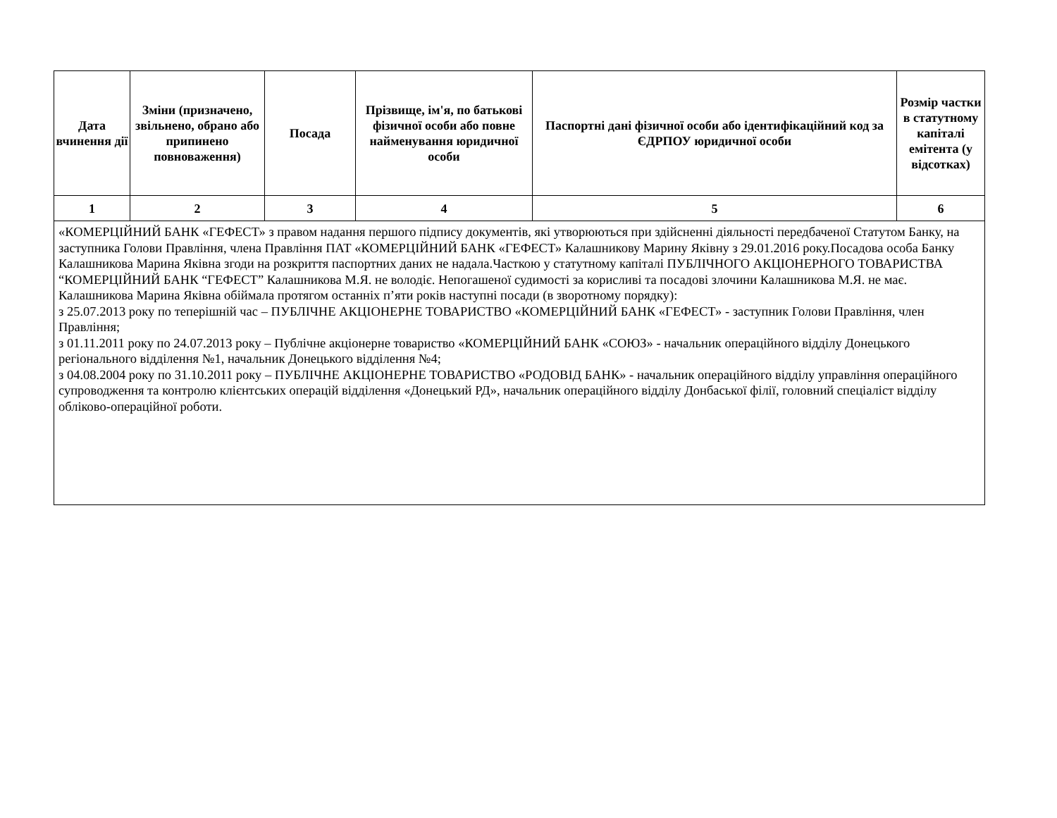| Дата вчинення дії | Зміни (призначено, звільнено, обрано або припинено повноваження) | Посада | Прізвище, ім'я, по батькові фізичної особи або повне найменування юридичної особи | Паспортні дані фізичної особи або ідентифікаційний код за ЄДРПОУ юридичної особи | Розмір частки в статутному капіталі емітента (у відсотках) |
| --- | --- | --- | --- | --- | --- |
| 1 | 2 | 3 | 4 | 5 | 6 |
| «КОМЕРЦІЙНИЙ БАНК «ГЕФЕСТ» з правом надання першого підпису документів, які утворюються при здійсненні діяльності передбаченої Статутом Банку, на заступника Голови Правління, члена Правління ПАТ «КОМЕРЦІЙНИЙ БАНК «ГЕФЕСТ» Калашникову Марину Яківну з 29.01.2016 року.Посадова особа Банку Калашникова Марина Яківна згоди на розкриття паспортних даних не надала.Часткою у статутному капіталі ПУБЛІЧНОГО АКЦІОНЕРНОГО ТОВАРИСТВА “КОМЕРЦІЙНИЙ БАНК “ГЕФЕСТ” Калашникова М.Я. не володіє. Непогашеної судимості за корисливі та посадові злочини Калашникова М.Я. не має. Калашникова Марина Яківна обіймала протягом останніх п’яти років наступні посади (в зворотному порядку): з 25.07.2013 року по теперішній час – ПУБЛІЧНЕ АКЦІОНЕРНЕ ТОВАРИСТВО «КОМЕРЦІЙНИЙ БАНК «ГЕФЕСТ» - заступник Голови Правління, член Правління; з 01.11.2011 року по 24.07.2013 року – Публічне акціонерне товариство «КОМЕРЦІЙНИЙ БАНК «СОЮЗ» - начальник операційного відділу Донецького регіонального відділення №1, начальник Донецького відділення №4; з 04.08.2004 року по 31.10.2011 року – ПУБЛІЧНЕ АКЦІОНЕРНЕ ТОВАРИСТВО «РОДОВІД БАНК» - начальник операційного відділу управління операційного супроводження та контролю клієнтських операцій відділення «Донецький РД», начальник операційного відділу Донбаської філії, головний спеціаліст відділу обліково-операційної роботи. | | | | | |